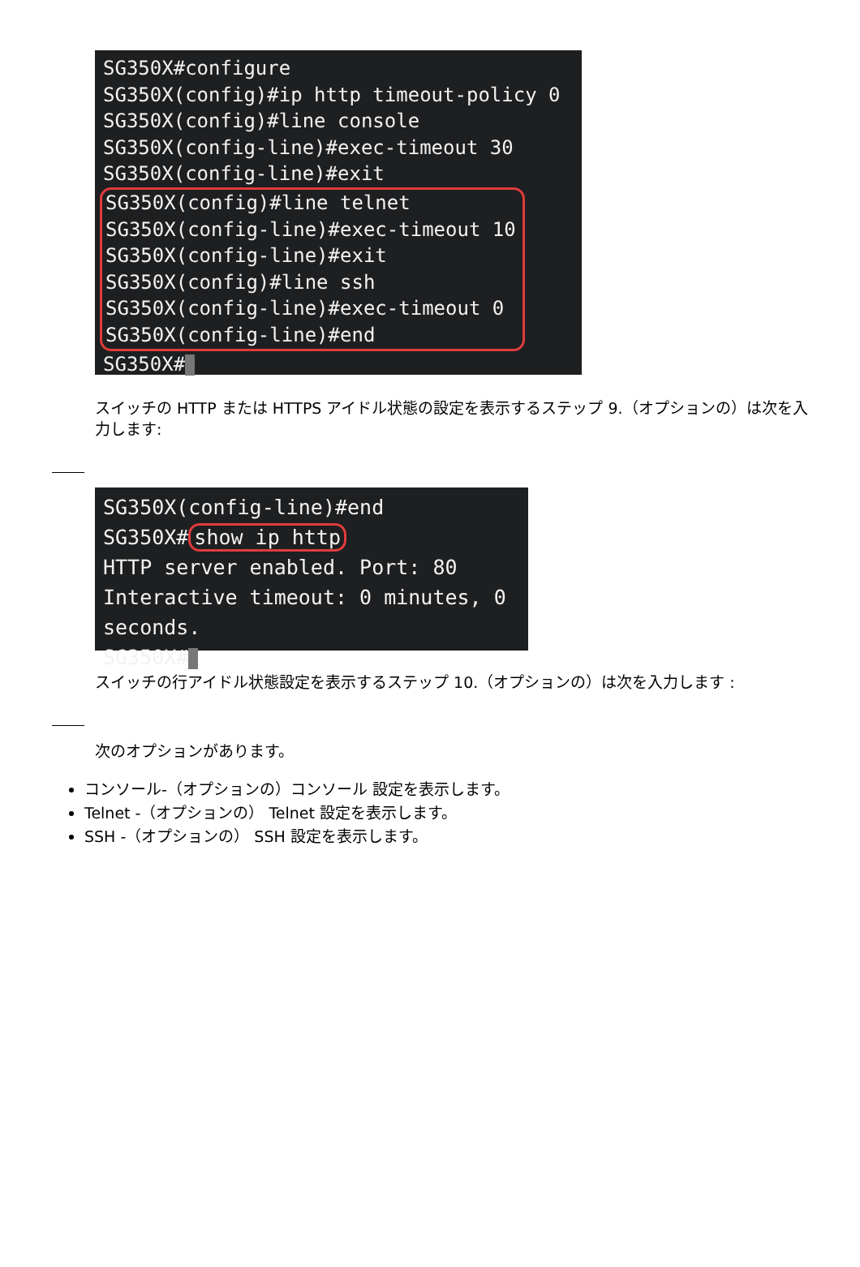SG350X#configure
SG350X(config)#ip http timeout-policy 0
SG350X(config)#line console
SG350X(config-line)#exec-timeout 30
SG350X(config-line)#exit
SG350X(config)#line telnet
SG350X(config-line)#exec-timeout 10
SG350X(config-line)#exit
SG350X(config)#line ssh
SG350X(config-line)#exec-timeout 0
SG350X(config-line)#end
SG350X#
スイッチの HTTP または HTTPS アイドル状態の設定を表示するステップ 9.（オプションの）は次を入力します:
SG350X(config-line)#end
SG350X# show ip http
HTTP server enabled. Port: 80
Interactive timeout: 0 minutes, 0 seconds.
SG350X#
スイッチの行アイドル状態設定を表示するステップ 10.（オプションの）は次を入力します :
次のオプションがあります。
コンソール-（オプションの）コンソール 設定を表示します。
Telnet -（オプションの） Telnet 設定を表示します。
SSH -（オプションの） SSH 設定を表示します。